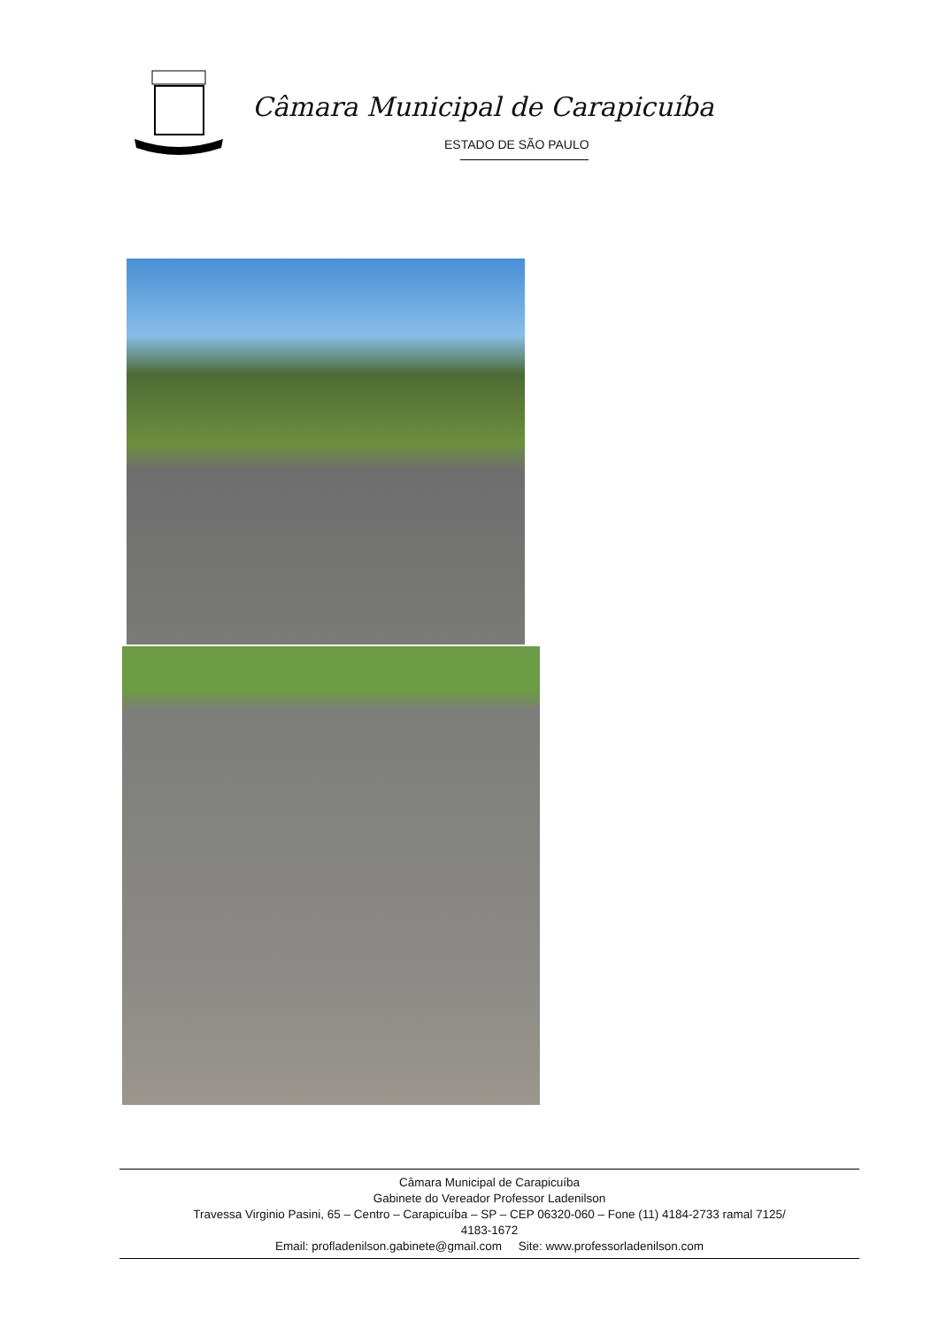Câmara Municipal de Carapicuíba
ESTADO DE SÃO PAULO
Câmara Municipal de Carapicuíba
Gabinete do Vereador Professor Ladenilson
Travessa Virginio Pasini, 65 – Centro – Carapicuíba – SP – CEP 06320-060 – Fone (11) 4184-2733 ramal 7125/
4183-1672
Email: profladenilson.gabinete@gmail.com Site: www.professorladenilson.com